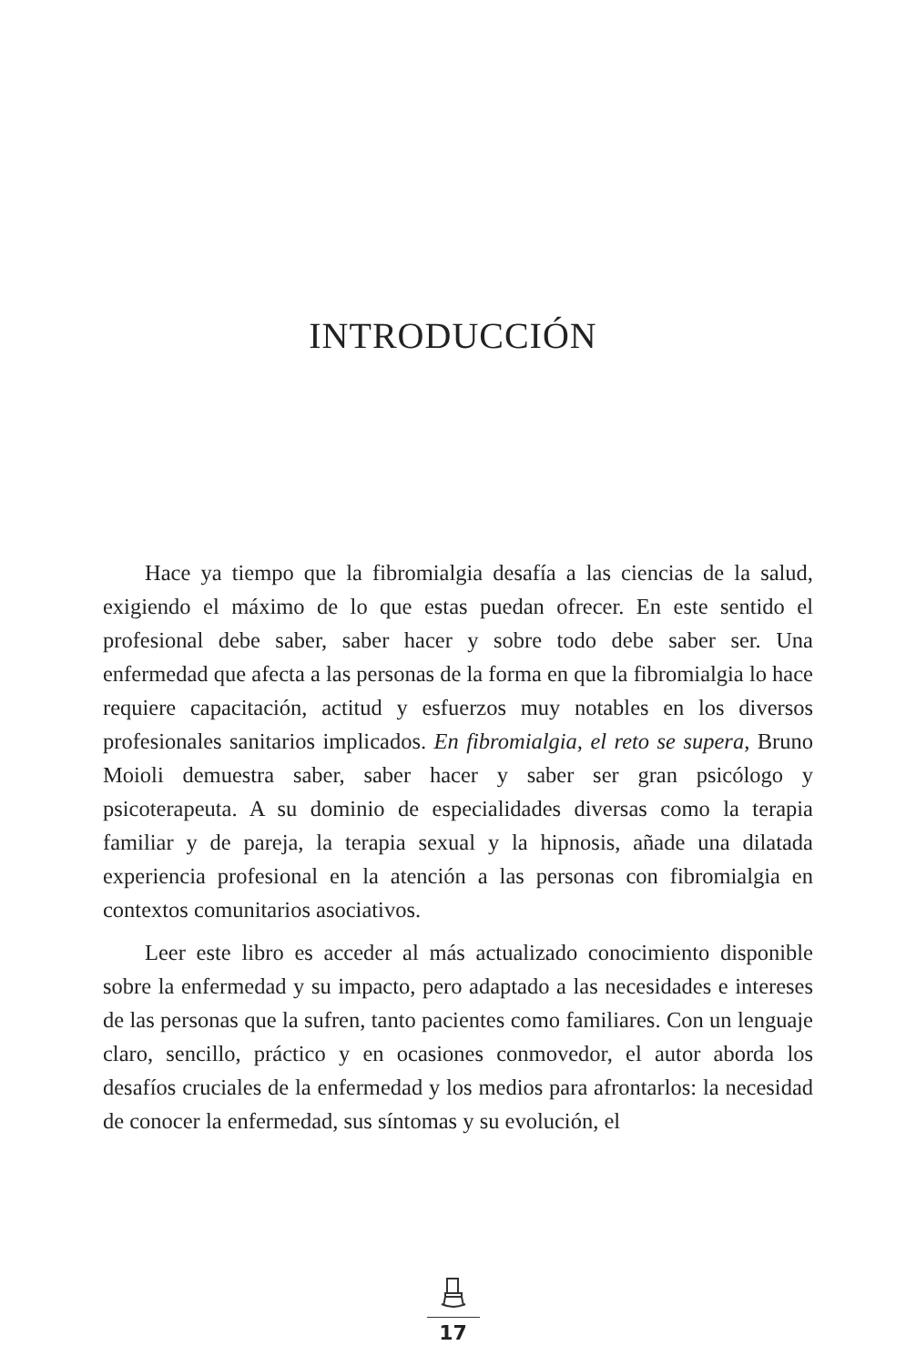INTRODUCCIÓN
Hace ya tiempo que la fibromialgia desafía a las ciencias de la salud, exigiendo el máximo de lo que estas puedan ofrecer. En este sentido el profesional debe saber, saber hacer y sobre todo debe saber ser. Una enfermedad que afecta a las personas de la forma en que la fibromialgia lo hace requiere capacitación, actitud y esfuerzos muy notables en los diversos profesionales sanitarios implicados. En fibromialgia, el reto se supera, Bruno Moioli demuestra saber, saber hacer y saber ser gran psicólogo y psicoterapeuta. A su dominio de especialidades diversas como la terapia familiar y de pareja, la terapia sexual y la hipnosis, añade una dilatada experiencia profesional en la atención a las personas con fibromialgia en contextos comunitarios asociativos.
Leer este libro es acceder al más actualizado conocimiento disponible sobre la enfermedad y su impacto, pero adaptado a las necesidades e intereses de las personas que la sufren, tanto pacientes como familiares. Con un lenguaje claro, sencillo, práctico y en ocasiones conmovedor, el autor aborda los desafíos cruciales de la enfermedad y los medios para afrontarlos: la necesidad de conocer la enfermedad, sus síntomas y su evolución, el
17